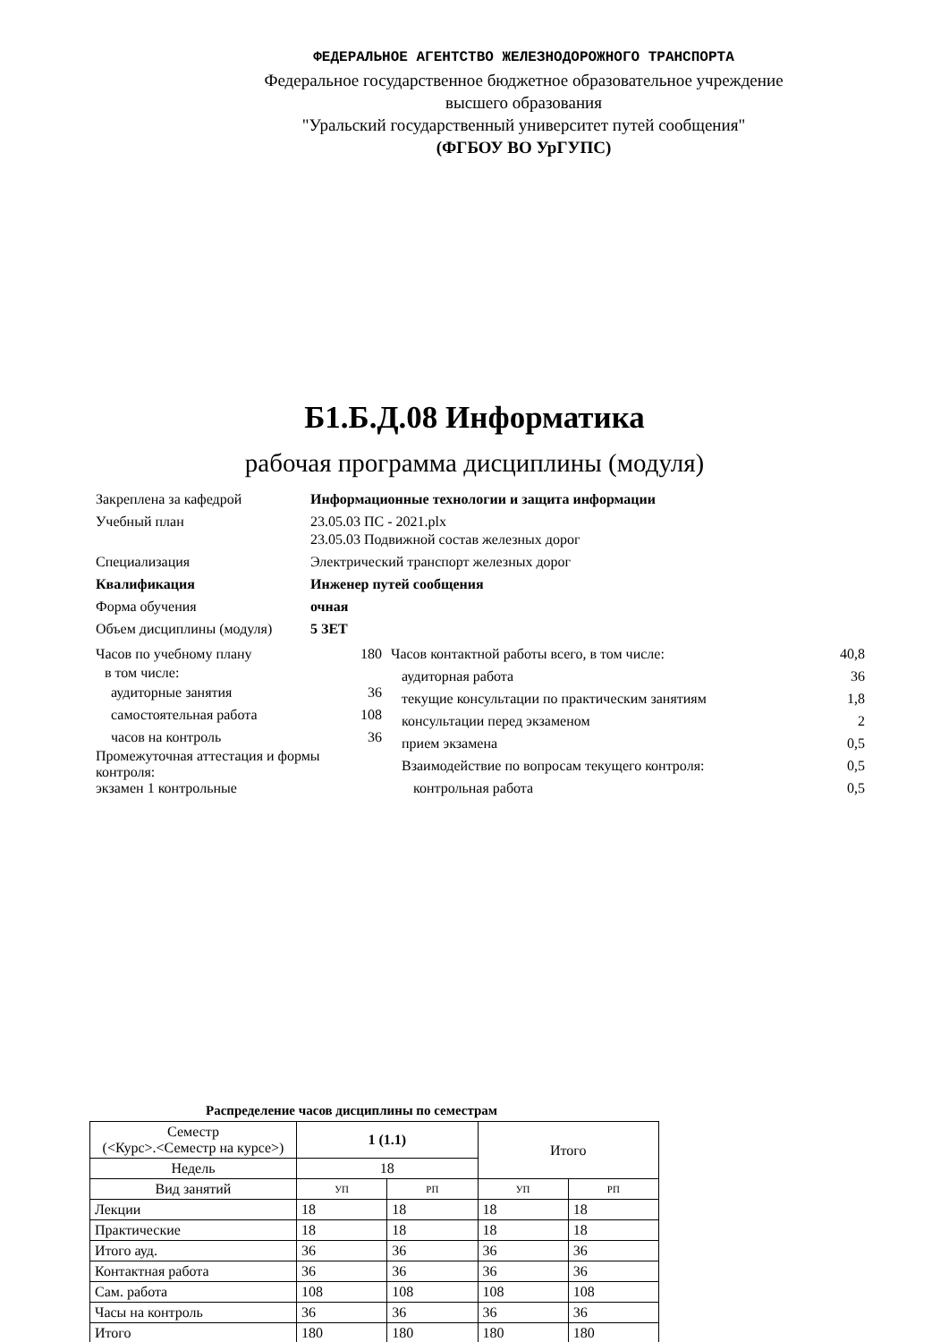ФЕДЕРАЛЬНОЕ АГЕНТСТВО ЖЕЛЕЗНОДОРОЖНОГО ТРАНСПОРТА
Федеральное государственное бюджетное образовательное учреждение
высшего образования
"Уральский государственный университет путей сообщения"
(ФГБОУ ВО УрГУПС)
Б1.Б.Д.08 Информатика
рабочая программа дисциплины (модуля)
Закреплена за кафедрой Информационные технологии и защита информации
Учебный план 23.05.03 ПС - 2021.plx
23.05.03 Подвижной состав железных дорог
Специализация Электрический транспорт железных дорог
Квалификация Инженер путей сообщения
Форма обучения очная
Объем дисциплины (модуля) 5 ЗЕТ
Часов по учебному плану 180
в том числе:
аудиторные занятия 36
самостоятельная работа 108
часов на контроль 36
Промежуточная аттестация и формы контроля:
экзамен 1 контрольные
Часов контактной работы всего, в том числе: 40,8
аудиторная работа 36
текущие консультации по практическим занятиям 1,8
консультации перед экзаменом 2
прием экзамена 0,5
Взаимодействие по вопросам текущего контроля: 0,5
контрольная работа 0,5
Распределение часов дисциплины по семестрам
| Семестр (<Курс>.<Семестр на курсе>) | 1 (1.1) | | Итого | |
| Недель | 18 | | | |
| Вид занятий | УП | РП | УП | РП |
| Лекции | 18 | 18 | 18 | 18 |
| Практические | 18 | 18 | 18 | 18 |
| Итого ауд. | 36 | 36 | 36 | 36 |
| Контактная работа | 36 | 36 | 36 | 36 |
| Сам. работа | 108 | 108 | 108 | 108 |
| Часы на контроль | 36 | 36 | 36 | 36 |
| Итого | 180 | 180 | 180 | 180 |